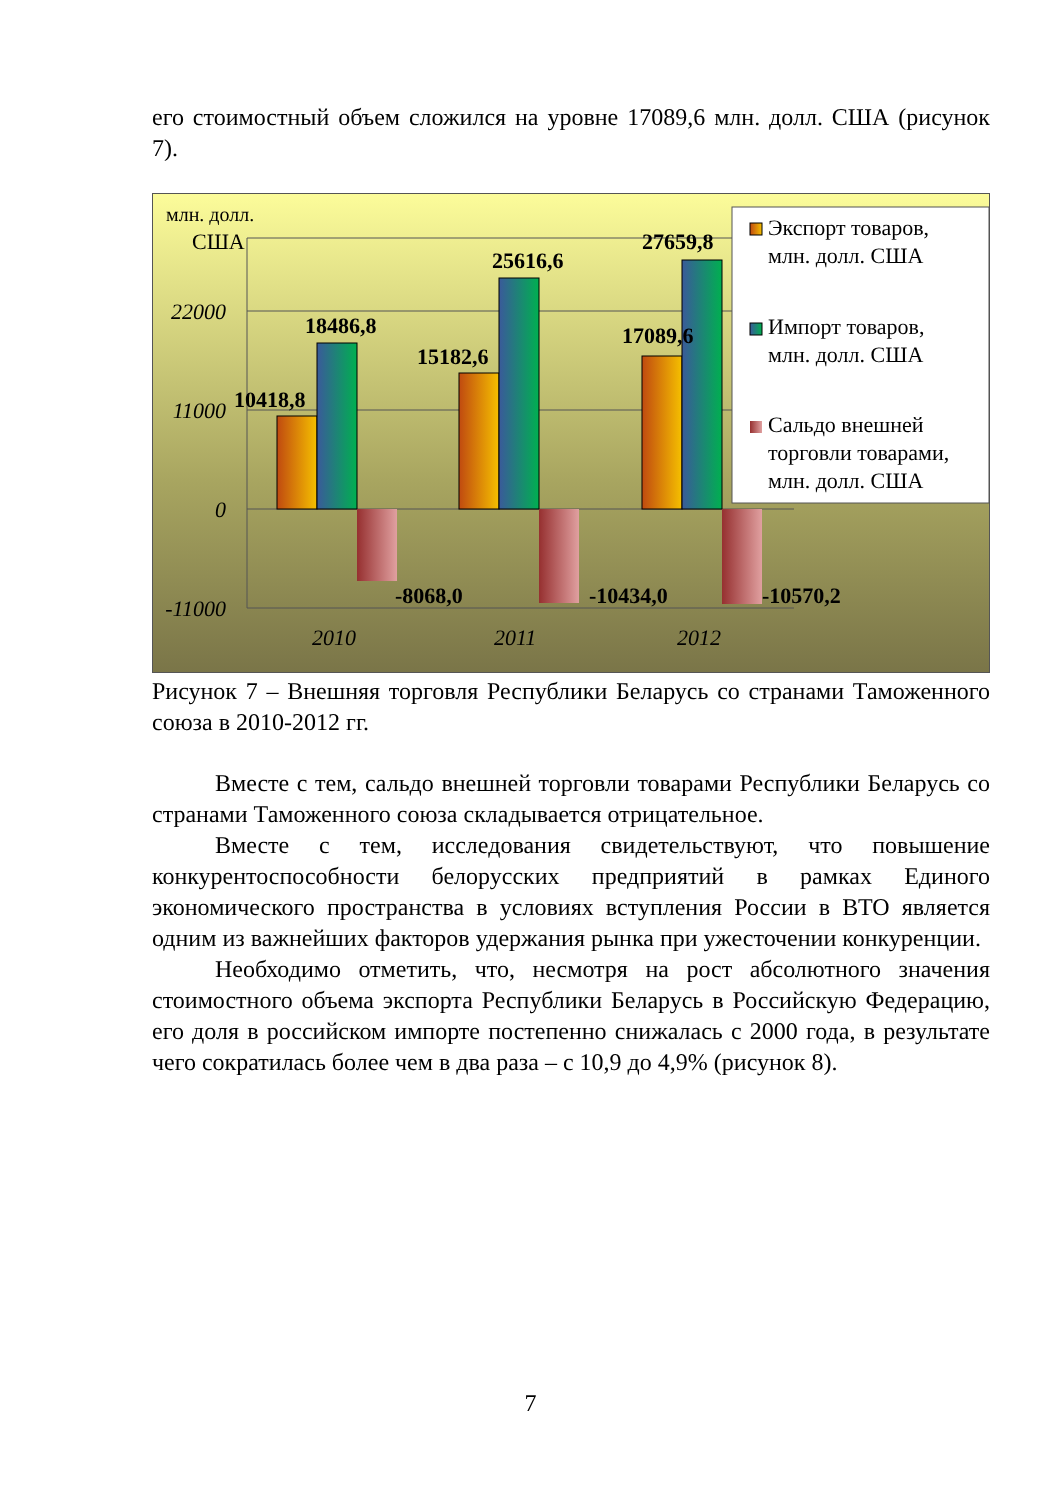его стоимостный объем сложился на уровне 17089,6 млн. долл. США (рисунок 7).
22000
11000
0
-11000
млн. долл.
США
10418,8
18486,8
-8068,0
15182,6
25616,6
-10434,0
17089,6
27659,8
-10570,2
2010
2011
2012
Экспорт товаров,
млн. долл. США
Импорт товаров,
млн. долл. США
Сальдо внешней
торговли товарами,
млн. долл. США
Рисунок 7 – Внешняя торговля Республики Беларусь со странами Таможенного союза в 2010-2012 гг.
Вместе с тем, сальдо внешней торговли товарами Республики Беларусь со странами Таможенного союза складывается отрицательное.
Вместе с тем, исследования свидетельствуют, что повышение конкурентоспособности белорусских предприятий в рамках Единого экономического пространства в условиях вступления России в ВТО является одним из важнейших факторов удержания рынка при ужесточении конкуренции.
Необходимо отметить, что, несмотря на рост абсолютного значения стоимостного объема экспорта Республики Беларусь в Российскую Федерацию, его доля в российском импорте постепенно снижалась с 2000 года, в результате чего сократилась более чем в два раза – с 10,9 до 4,9% (рисунок 8).
7